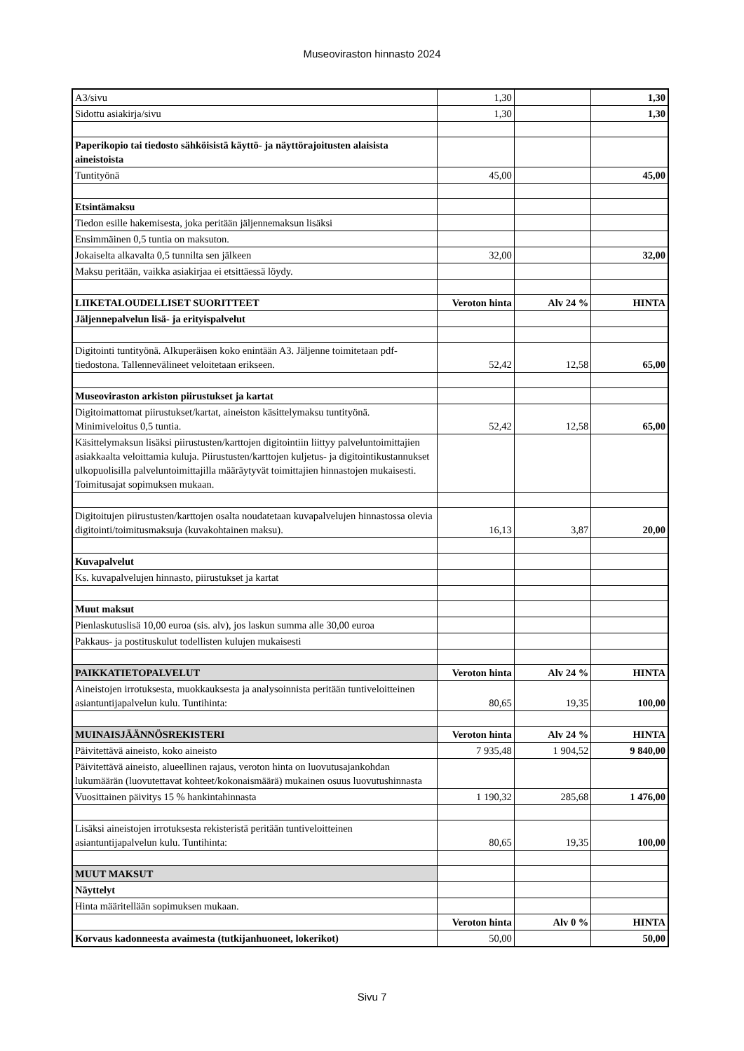Museoviraston hinnasto 2024
| A3/sivu | 1,30 | | 1,30 |
| Sidottu asiakirja/sivu | 1,30 | | 1,30 |
| Paperikopio tai tiedosto sähköisistä käyttö- ja näyttörajoitusten alaisista aineistoista | | | |
| Tuntityönä | 45,00 | | 45,00 |
| Etsintämaksu | | | |
| Tiedon esille hakemisesta, joka peritään jäljennemaksun lisäksi | | | |
| Ensimmäinen 0,5 tuntia on maksuton. | | | |
| Jokaiselta alkavalta 0,5 tunnilta sen jälkeen | 32,00 | | 32,00 |
| Maksu peritään, vaikka asiakirjaa ei etsittäessä löydy. | | | |
| LIIKETALOUDELLISET SUORITTEET | Veroton hinta | Alv 24 % | HINTA |
| Jäljennepalvelun lisä- ja erityispalvelut | | | |
| Digitointi tuntityönä. Alkuperäisen koko enintään A3. Jäljenne toimitetaan pdf-tiedostona. Tallennevälineet veloitetaan erikseen. | 52,42 | 12,58 | 65,00 |
| Museoviraston arkiston piirustukset ja kartat | | | |
| Digitoimattomat piirustukset/kartat, aineiston käsittelymaksu tuntityönä. Minimiveloitus 0,5 tuntia. | 52,42 | 12,58 | 65,00 |
| Käsittelymaksun lisäksi piirustusten/karttojen digitointiin liittyy palveluntoimittajien asiakkaalta veloittamia kuluja. Piirustusten/karttojen kuljetus- ja digitointikustannukset ulkopuolisilla palveluntoimittajilla määräytyvät toimittajien hinnastojen mukaisesti. Toimitusajat sopimuksen mukaan. | | | |
| Digitoitujen piirustusten/karttojen osalta noudatetaan kuvapalvelujen hinnastossa olevia digitointi/toimitusmaksuja (kuvakohtainen maksu). | 16,13 | 3,87 | 20,00 |
| Kuvapalvelut | | | |
| Ks. kuvapalvelujen hinnasto, piirustukset ja kartat | | | |
| Muut maksut | | | |
| Pienlaskutuslisä 10,00 euroa (sis. alv), jos laskun summa alle 30,00 euroa | | | |
| Pakkaus- ja postituskulut todellisten kulujen mukaisesti | | | |
| PAIKKATIETOPALVELUT | Veroton hinta | Alv 24 % | HINTA |
| Aineistojen irrotuksesta, muokkauksesta ja analysoinnista peritään tuntiveloitteinen asiantuntijapalvelun kulu. Tuntihinta: | 80,65 | 19,35 | 100,00 |
| MUINAISJÄÄNNÖSREKISTERI | Veroton hinta | Alv 24 % | HINTA |
| Päivitettävä aineisto, koko aineisto | 7 935,48 | 1 904,52 | 9 840,00 |
| Päivitettävä aineisto, alueellinen rajaus, veroton hinta on luovutusajankohdan lukumäärän (luovutettavat kohteet/kokonaismäärä) mukainen osuus luovutushinnasta | | | |
| Vuosittainen päivitys 15 % hankintahinnasta | 1 190,32 | 285,68 | 1 476,00 |
| Lisäksi aineistojen irrotuksesta rekisteristä peritään tuntiveloitteinen asiantuntijapalvelun kulu. Tuntihinta: | 80,65 | 19,35 | 100,00 |
| MUUT MAKSUT | | | |
| Näyttelyt | | | |
| Hinta määritellään sopimuksen mukaan. | | | |
| | Veroton hinta | Alv 0 % | HINTA |
| Korvaus kadonneesta avaimesta (tutkijanhuoneet, lokerikot) | 50,00 | | 50,00 |
Sivu 7